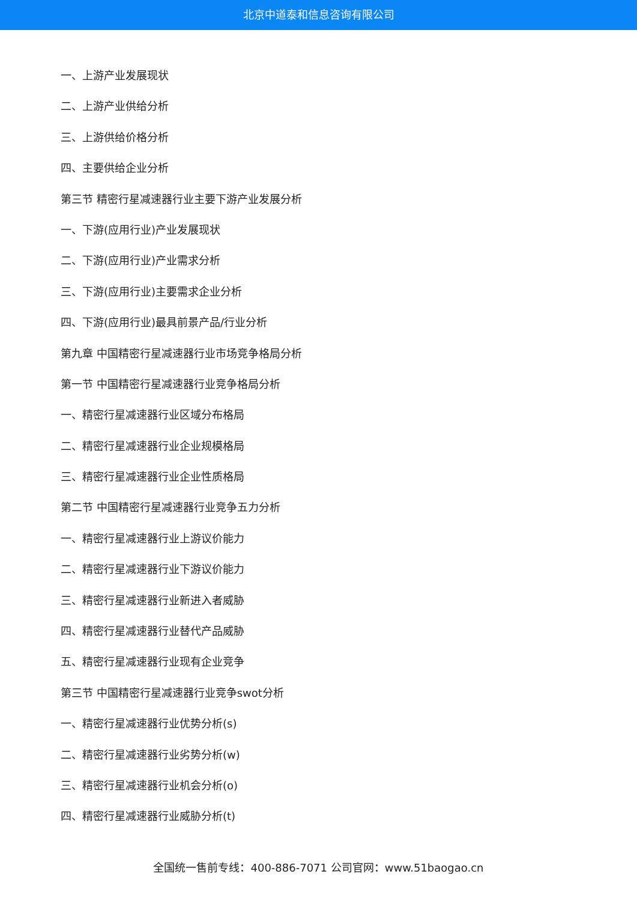北京中道泰和信息咨询有限公司
一、上游产业发展现状
二、上游产业供给分析
三、上游供给价格分析
四、主要供给企业分析
第三节 精密行星减速器行业主要下游产业发展分析
一、下游(应用行业)产业发展现状
二、下游(应用行业)产业需求分析
三、下游(应用行业)主要需求企业分析
四、下游(应用行业)最具前景产品/行业分析
第九章 中国精密行星减速器行业市场竞争格局分析
第一节 中国精密行星减速器行业竞争格局分析
一、精密行星减速器行业区域分布格局
二、精密行星减速器行业企业规模格局
三、精密行星减速器行业企业性质格局
第二节 中国精密行星减速器行业竞争五力分析
一、精密行星减速器行业上游议价能力
二、精密行星减速器行业下游议价能力
三、精密行星减速器行业新进入者威胁
四、精密行星减速器行业替代产品威胁
五、精密行星减速器行业现有企业竞争
第三节 中国精密行星减速器行业竞争swot分析
一、精密行星减速器行业优势分析(s)
二、精密行星减速器行业劣势分析(w)
三、精密行星减速器行业机会分析(o)
四、精密行星减速器行业威胁分析(t)
全国统一售前专线：400-886-7071 公司官网：www.51baogao.cn